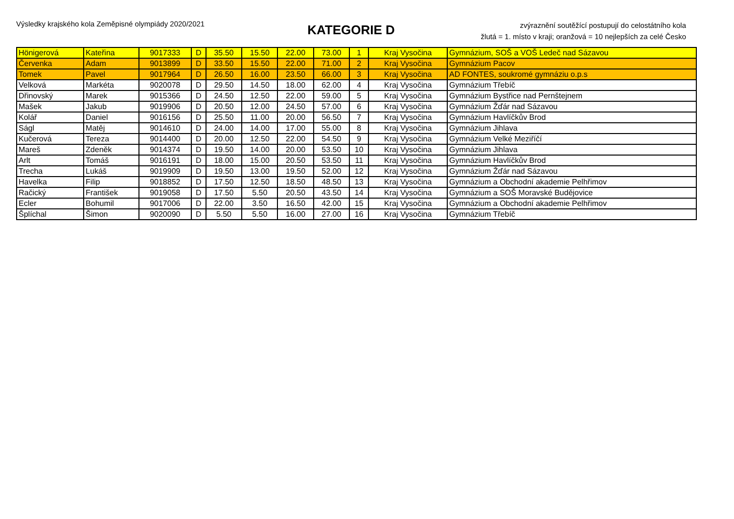Výsledky krajského kola Zeměpisné olympiády 2020/2021
KATEGORIE D
zvýraznění soutěžící postupují do celostátního kola
žlutá = 1. místo v kraji; oranžová = 10 nejlepších za celé Česko
| Hönigerová | Kateřina | 9017333 | D | 35.50 | 15.50 | 22.00 | 73.00 | 1 | Kraj Vysočina | Gymnázium, SOŠ a VOŠ Ledeč nad Sázavou |
| Červenka | Adam | 9013899 | D | 33.50 | 15.50 | 22.00 | 71.00 | 2 | Kraj Vysočina | Gymnázium Pacov |
| Tomek | Pavel | 9017964 | D | 26.50 | 16.00 | 23.50 | 66.00 | 3 | Kraj Vysočina | AD FONTES, soukromé gymnáziu o.p.s |
| Velková | Markéta | 9020078 | D | 29.50 | 14.50 | 18.00 | 62.00 | 4 | Kraj Vysočina | Gymnázium Třebíč |
| Dřinovský | Marek | 9015366 | D | 24.50 | 12.50 | 22.00 | 59.00 | 5 | Kraj Vysočina | Gymnázium Bystřice nad Pernštejnem |
| Mašek | Jakub | 9019906 | D | 20.50 | 12.00 | 24.50 | 57.00 | 6 | Kraj Vysočina | Gymnázium Žďár nad Sázavou |
| Kolář | Daniel | 9016156 | D | 25.50 | 11.00 | 20.00 | 56.50 | 7 | Kraj Vysočina | Gymnázium Havlíčkův Brod |
| Ságl | Matěj | 9014610 | D | 24.00 | 14.00 | 17.00 | 55.00 | 8 | Kraj Vysočina | Gymnázium Jihlava |
| Kučerová | Tereza | 9014400 | D | 20.00 | 12.50 | 22.00 | 54.50 | 9 | Kraj Vysočina | Gymnázium Velké Meziříčí |
| Mareš | Zdeněk | 9014374 | D | 19.50 | 14.00 | 20.00 | 53.50 | 10 | Kraj Vysočina | Gymnázium Jihlava |
| Arlt | Tomáš | 9016191 | D | 18.00 | 15.00 | 20.50 | 53.50 | 11 | Kraj Vysočina | Gymnázium Havlíčkův Brod |
| Trecha | Lukáš | 9019909 | D | 19.50 | 13.00 | 19.50 | 52.00 | 12 | Kraj Vysočina | Gymnázium Žďár nad Sázavou |
| Havelka | Filip | 9018852 | D | 17.50 | 12.50 | 18.50 | 48.50 | 13 | Kraj Vysočina | Gymnázium a Obchodní akademie Pelhřimov |
| Račický | František | 9019058 | D | 17.50 | 5.50 | 20.50 | 43.50 | 14 | Kraj Vysočina | Gymnázium a SOŠ Moravské Budějovice |
| Ecler | Bohumil | 9017006 | D | 22.00 | 3.50 | 16.50 | 42.00 | 15 | Kraj Vysočina | Gymnázium a Obchodní akademie Pelhřimov |
| Šplíchal | Šimon | 9020090 | D | 5.50 | 5.50 | 16.00 | 27.00 | 16 | Kraj Vysočina | Gymnázium Třebíč |